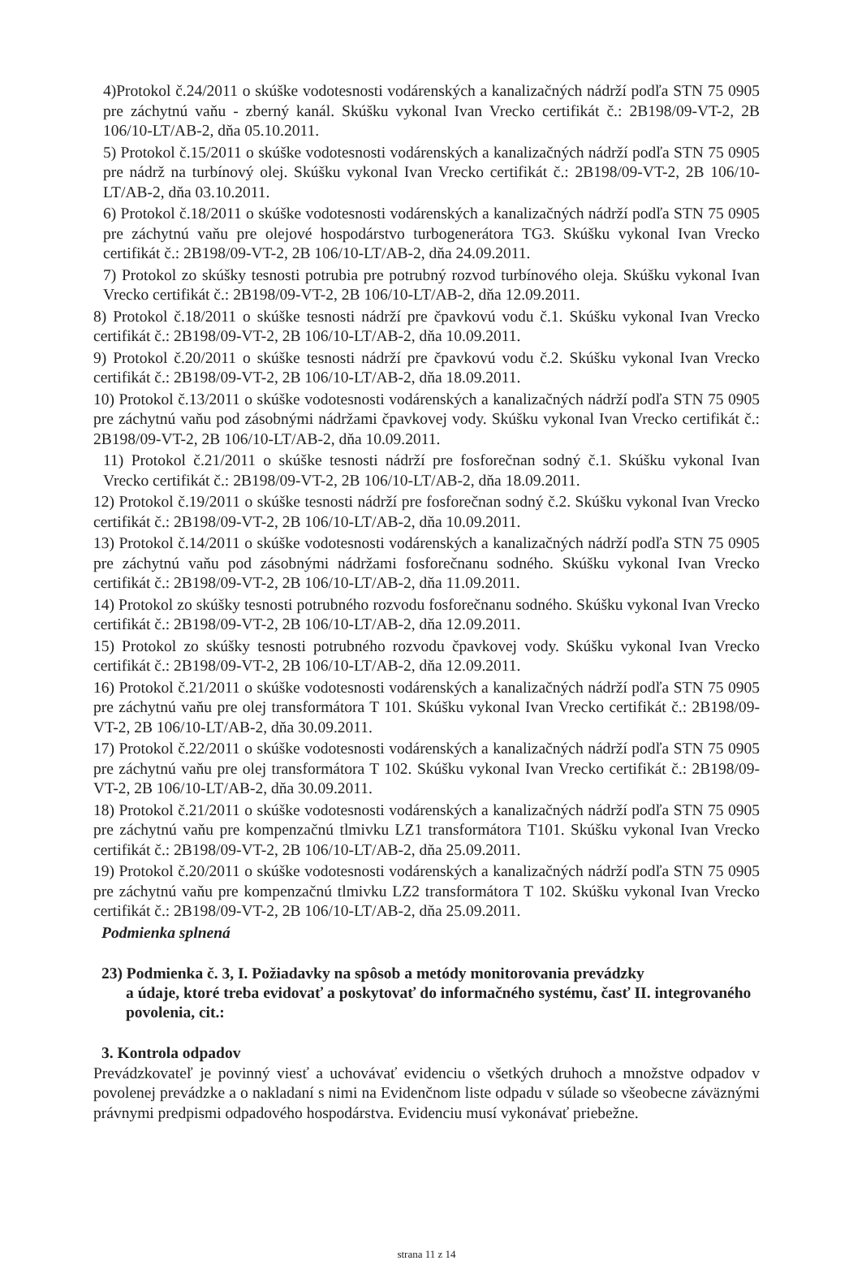4)Protokol č.24/2011 o skúške vodotesnosti vodárenských a kanalizačných nádrží podľa STN 75 0905 pre záchytnú vaňu - zberný kanál. Skúšku vykonal Ivan Vrecko certifikát č.: 2B198/09-VT-2, 2B 106/10-LT/AB-2, dňa 05.10.2011.
5) Protokol č.15/2011 o skúške vodotesnosti vodárenských a kanalizačných nádrží podľa STN 75 0905 pre nádrž na turbínový olej. Skúšku vykonal Ivan Vrecko certifikát č.: 2B198/09-VT-2, 2B 106/10-LT/AB-2, dňa 03.10.2011.
6) Protokol č.18/2011 o skúške vodotesnosti vodárenských a kanalizačných nádrží podľa STN 75 0905 pre záchytnú vaňu pre olejové hospodárstvo turbogenerátora TG3. Skúšku vykonal Ivan Vrecko certifikát č.: 2B198/09-VT-2, 2B 106/10-LT/AB-2, dňa 24.09.2011.
7) Protokol zo skúšky tesnosti potrubia pre potrubný rozvod turbínového oleja. Skúšku vykonal Ivan Vrecko certifikát č.: 2B198/09-VT-2, 2B 106/10-LT/AB-2, dňa 12.09.2011.
8) Protokol č.18/2011 o skúške tesnosti nádrží pre čpavkovú vodu č.1. Skúšku vykonal Ivan Vrecko certifikát č.: 2B198/09-VT-2, 2B 106/10-LT/AB-2, dňa 10.09.2011.
9) Protokol č.20/2011 o skúške tesnosti nádrží pre čpavkovú vodu č.2. Skúšku vykonal Ivan Vrecko certifikát č.: 2B198/09-VT-2, 2B 106/10-LT/AB-2, dňa 18.09.2011.
10) Protokol č.13/2011 o skúške vodotesnosti vodárenských a kanalizačných nádrží podľa STN 75 0905 pre záchytnú vaňu pod zásobnými nádržami čpavkovej vody. Skúšku vykonal Ivan Vrecko certifikát č.: 2B198/09-VT-2, 2B 106/10-LT/AB-2, dňa 10.09.2011.
11) Protokol č.21/2011 o skúške tesnosti nádrží pre fosforečnan sodný č.1. Skúšku vykonal Ivan Vrecko certifikát č.: 2B198/09-VT-2, 2B 106/10-LT/AB-2, dňa 18.09.2011.
12) Protokol č.19/2011 o skúške tesnosti nádrží pre fosforečnan sodný č.2. Skúšku vykonal Ivan Vrecko certifikát č.: 2B198/09-VT-2, 2B 106/10-LT/AB-2, dňa 10.09.2011.
13) Protokol č.14/2011 o skúške vodotesnosti vodárenských a kanalizačných nádrží podľa STN 75 0905 pre záchytnú vaňu pod zásobnými nádržami fosforečnanu sodného. Skúšku vykonal Ivan Vrecko certifikát č.: 2B198/09-VT-2, 2B 106/10-LT/AB-2, dňa 11.09.2011.
14) Protokol zo skúšky tesnosti potrubného rozvodu fosforečnanu sodného. Skúšku vykonal Ivan Vrecko certifikát č.: 2B198/09-VT-2, 2B 106/10-LT/AB-2, dňa 12.09.2011.
15) Protokol zo skúšky tesnosti potrubného rozvodu čpavkovej vody. Skúšku vykonal Ivan Vrecko certifikát č.: 2B198/09-VT-2, 2B 106/10-LT/AB-2, dňa 12.09.2011.
16) Protokol č.21/2011 o skúške vodotesnosti vodárenských a kanalizačných nádrží podľa STN 75 0905 pre záchytnú vaňu pre olej transformátora T 101. Skúšku vykonal Ivan Vrecko certifikát č.: 2B198/09-VT-2, 2B 106/10-LT/AB-2, dňa 30.09.2011.
17) Protokol č.22/2011 o skúške vodotesnosti vodárenských a kanalizačných nádrží podľa STN 75 0905 pre záchytnú vaňu pre olej transformátora T 102. Skúšku vykonal Ivan Vrecko certifikát č.: 2B198/09-VT-2, 2B 106/10-LT/AB-2, dňa 30.09.2011.
18) Protokol č.21/2011 o skúške vodotesnosti vodárenských a kanalizačných nádrží podľa STN 75 0905 pre záchytnú vaňu pre kompenzačnú tlmivku LZ1 transformátora T101. Skúšku vykonal Ivan Vrecko certifikát č.: 2B198/09-VT-2, 2B 106/10-LT/AB-2, dňa 25.09.2011.
19) Protokol č.20/2011 o skúške vodotesnosti vodárenských a kanalizačných nádrží podľa STN 75 0905 pre záchytnú vaňu pre kompenzačnú tlmivku LZ2 transformátora T 102. Skúšku vykonal Ivan Vrecko certifikát č.: 2B198/09-VT-2, 2B 106/10-LT/AB-2, dňa 25.09.2011.
Podmienka splnená
23) Podmienka č. 3, I. Požiadavky na spôsob a metódy monitorovania prevádzky
a údaje, ktoré treba evidovať a poskytovať do informačného systému, časť II. integrovaného povolenia, cit.:
3. Kontrola odpadov
Prevádzkovateľ je povinný viesť a uchovávať evidenciu o všetkých druhoch a množstve odpadov v povolenej prevádzke a o nakladaní s nimi na Evidenčnom liste odpadu v súlade so všeobecne záväznými právnymi predpismi odpadového hospodárstva. Evidenciu musí vykonávať priebežne.
strana 11 z 14